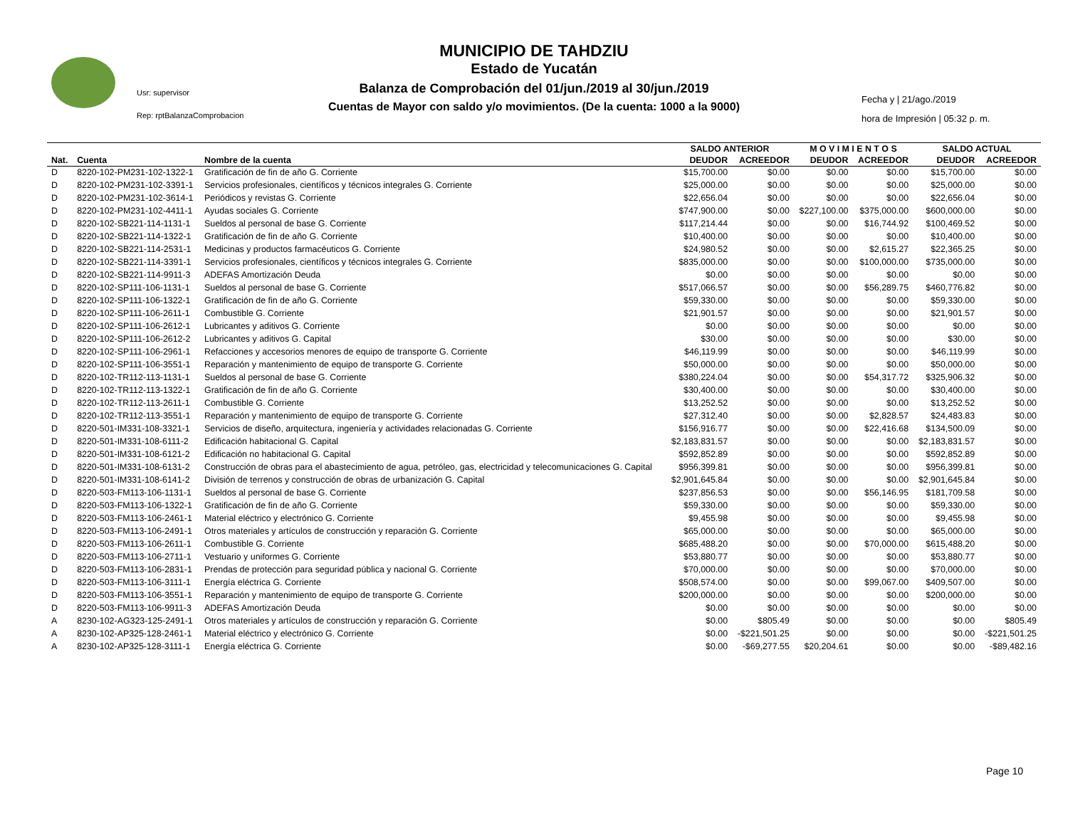MUNICIPIO DE TAHDZIU
Estado de Yucatán
Balanza de Comprobación del 01/jun./2019 al 30/jun./2019
Cuentas de Mayor con saldo y/o movimientos. (De la cuenta: 1000 a la 9000)
Usr: supervisor
Rep: rptBalanzaComprobacion
Fecha y | 21/ago./2019
hora de Impresión | 05:32 p. m.
| | | | SALDO ANTERIOR | | M O V I M I E N T O S | | SALDO ACTUAL | |
| --- | --- | --- | --- | --- | --- | --- | --- | --- |
| Nat. | Cuenta | Nombre de la cuenta | DEUDOR | ACREEDOR | DEUDOR | ACREEDOR | DEUDOR | ACREEDOR |
| D | 8220-102-PM231-102-1322-1 | Gratificación de fin de año G. Corriente | $15,700.00 | $0.00 | $0.00 | $0.00 | $15,700.00 | $0.00 |
| D | 8220-102-PM231-102-3391-1 | Servicios profesionales, científicos y técnicos integrales G. Corriente | $25,000.00 | $0.00 | $0.00 | $0.00 | $25,000.00 | $0.00 |
| D | 8220-102-PM231-102-3614-1 | Periódicos y revistas G. Corriente | $22,656.04 | $0.00 | $0.00 | $0.00 | $22,656.04 | $0.00 |
| D | 8220-102-PM231-102-4411-1 | Ayudas sociales G. Corriente | $747,900.00 | $0.00 | $227,100.00 | $375,000.00 | $600,000.00 | $0.00 |
| D | 8220-102-SB221-114-1131-1 | Sueldos al personal de base G. Corriente | $117,214.44 | $0.00 | $0.00 | $16,744.92 | $100,469.52 | $0.00 |
| D | 8220-102-SB221-114-1322-1 | Gratificación de fin de año G. Corriente | $10,400.00 | $0.00 | $0.00 | $0.00 | $10,400.00 | $0.00 |
| D | 8220-102-SB221-114-2531-1 | Medicinas y productos farmacéuticos G. Corriente | $24,980.52 | $0.00 | $0.00 | $2,615.27 | $22,365.25 | $0.00 |
| D | 8220-102-SB221-114-3391-1 | Servicios profesionales, científicos y técnicos integrales G. Corriente | $835,000.00 | $0.00 | $0.00 | $100,000.00 | $735,000.00 | $0.00 |
| D | 8220-102-SB221-114-9911-3 | ADEFAS Amortización Deuda | $0.00 | $0.00 | $0.00 | $0.00 | $0.00 | $0.00 |
| D | 8220-102-SP111-106-1131-1 | Sueldos al personal de base G. Corriente | $517,066.57 | $0.00 | $0.00 | $56,289.75 | $460,776.82 | $0.00 |
| D | 8220-102-SP111-106-1322-1 | Gratificación de fin de año G. Corriente | $59,330.00 | $0.00 | $0.00 | $0.00 | $59,330.00 | $0.00 |
| D | 8220-102-SP111-106-2611-1 | Combustible G. Corriente | $21,901.57 | $0.00 | $0.00 | $0.00 | $21,901.57 | $0.00 |
| D | 8220-102-SP111-106-2612-1 | Lubricantes y aditivos G. Corriente | $0.00 | $0.00 | $0.00 | $0.00 | $0.00 | $0.00 |
| D | 8220-102-SP111-106-2612-2 | Lubricantes y aditivos G. Capital | $30.00 | $0.00 | $0.00 | $0.00 | $30.00 | $0.00 |
| D | 8220-102-SP111-106-2961-1 | Refacciones y accesorios menores de equipo de transporte G. Corriente | $46,119.99 | $0.00 | $0.00 | $0.00 | $46,119.99 | $0.00 |
| D | 8220-102-SP111-106-3551-1 | Reparación y mantenimiento de equipo de transporte G. Corriente | $50,000.00 | $0.00 | $0.00 | $0.00 | $50,000.00 | $0.00 |
| D | 8220-102-TR112-113-1131-1 | Sueldos al personal de base G. Corriente | $380,224.04 | $0.00 | $0.00 | $54,317.72 | $325,906.32 | $0.00 |
| D | 8220-102-TR112-113-1322-1 | Gratificación de fin de año G. Corriente | $30,400.00 | $0.00 | $0.00 | $0.00 | $30,400.00 | $0.00 |
| D | 8220-102-TR112-113-2611-1 | Combustible G. Corriente | $13,252.52 | $0.00 | $0.00 | $0.00 | $13,252.52 | $0.00 |
| D | 8220-102-TR112-113-3551-1 | Reparación y mantenimiento de equipo de transporte G. Corriente | $27,312.40 | $0.00 | $0.00 | $2,828.57 | $24,483.83 | $0.00 |
| D | 8220-501-IM331-108-3321-1 | Servicios de diseño, arquitectura, ingeniería y actividades relacionadas G. Corriente | $156,916.77 | $0.00 | $0.00 | $22,416.68 | $134,500.09 | $0.00 |
| D | 8220-501-IM331-108-6111-2 | Edificación habitacional G. Capital | $2,183,831.57 | $0.00 | $0.00 | $0.00 | $2,183,831.57 | $0.00 |
| D | 8220-501-IM331-108-6121-2 | Edificación no habitacional G. Capital | $592,852.89 | $0.00 | $0.00 | $0.00 | $592,852.89 | $0.00 |
| D | 8220-501-IM331-108-6131-2 | Construcción de obras para el abastecimiento de agua, petróleo, gas, electricidad y telecomunicaciones G. Capital | $956,399.81 | $0.00 | $0.00 | $0.00 | $956,399.81 | $0.00 |
| D | 8220-501-IM331-108-6141-2 | División de terrenos y construcción de obras de urbanización G. Capital | $2,901,645.84 | $0.00 | $0.00 | $0.00 | $2,901,645.84 | $0.00 |
| D | 8220-503-FM113-106-1131-1 | Sueldos al personal de base G. Corriente | $237,856.53 | $0.00 | $0.00 | $56,146.95 | $181,709.58 | $0.00 |
| D | 8220-503-FM113-106-1322-1 | Gratificación de fin de año G. Corriente | $59,330.00 | $0.00 | $0.00 | $0.00 | $59,330.00 | $0.00 |
| D | 8220-503-FM113-106-2461-1 | Material eléctrico y electrónico G. Corriente | $9,455.98 | $0.00 | $0.00 | $0.00 | $9,455.98 | $0.00 |
| D | 8220-503-FM113-106-2491-1 | Otros materiales y artículos de construcción y reparación G. Corriente | $65,000.00 | $0.00 | $0.00 | $0.00 | $65,000.00 | $0.00 |
| D | 8220-503-FM113-106-2611-1 | Combustible G. Corriente | $685,488.20 | $0.00 | $0.00 | $70,000.00 | $615,488.20 | $0.00 |
| D | 8220-503-FM113-106-2711-1 | Vestuario y uniformes G. Corriente | $53,880.77 | $0.00 | $0.00 | $0.00 | $53,880.77 | $0.00 |
| D | 8220-503-FM113-106-2831-1 | Prendas de protección para seguridad pública y nacional G. Corriente | $70,000.00 | $0.00 | $0.00 | $0.00 | $70,000.00 | $0.00 |
| D | 8220-503-FM113-106-3111-1 | Energía eléctrica G. Corriente | $508,574.00 | $0.00 | $0.00 | $99,067.00 | $409,507.00 | $0.00 |
| D | 8220-503-FM113-106-3551-1 | Reparación y mantenimiento de equipo de transporte G. Corriente | $200,000.00 | $0.00 | $0.00 | $0.00 | $200,000.00 | $0.00 |
| D | 8220-503-FM113-106-9911-3 | ADEFAS Amortización Deuda | $0.00 | $0.00 | $0.00 | $0.00 | $0.00 | $0.00 |
| A | 8230-102-AG323-125-2491-1 | Otros materiales y artículos de construcción y reparación G. Corriente | $0.00 | $805.49 | $0.00 | $0.00 | $0.00 | $805.49 |
| A | 8230-102-AP325-128-2461-1 | Material eléctrico y electrónico G. Corriente | $0.00 | -$221,501.25 | $0.00 | $0.00 | $0.00 | -$221,501.25 |
| A | 8230-102-AP325-128-3111-1 | Energía eléctrica G. Corriente | $0.00 | -$69,277.55 | $20,204.61 | $0.00 | $0.00 | -$89,482.16 |
Page 10